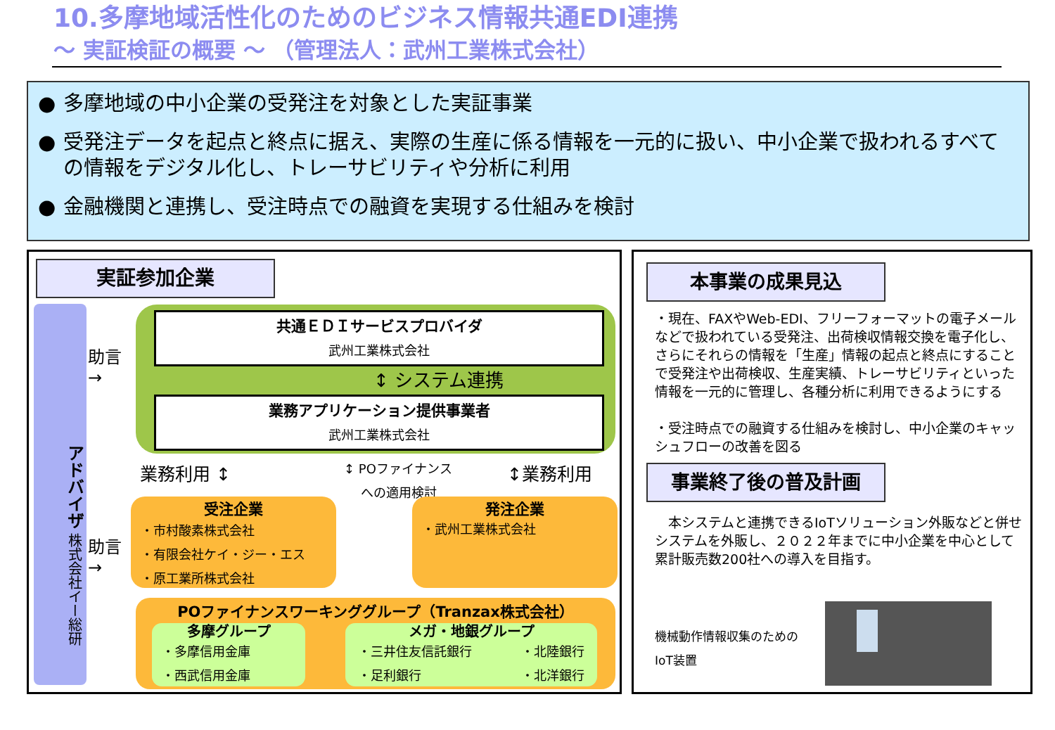10.多摩地域活性化のためのビジネス情報共通EDI連携
～ 実証検証の概要 ～ （管理法人：武州工業株式会社）
● 多摩地域の中小企業の受発注を対象とした実証事業
● 受発注データを起点と終点に据え、実際の生産に係る情報を一元的に扱い、中小企業で扱われるすべての情報をデジタル化し、トレーサビリティや分析に利用
● 金融機関と連携し、受注時点での融資を実現する仕組みを検討
実証参加企業
アドバイザ 株式会社イー総研
助言
→
助言
→
共通ＥＤＩサービスプロバイダ
武州工業株式会社
↕ システム連携
業務アプリケーション提供事業者
武州工業株式会社
業務利用 ↕
↕ POファイナンス
　 への適用検討
↕業務利用
受注企業
・市村酸素株式会社
・有限会社ケイ・ジー・エス
・原工業所株式会社
発注企業
・武州工業株式会社
POファイナンスワーキンググループ（Tranzax株式会社）
多摩グループ
・多摩信用金庫
・西武信用金庫
メガ・地銀グループ
・三井住友信託銀行
・足利銀行
・北陸銀行
・北洋銀行
本事業の成果見込
・現在、FAXやWeb-EDI、フリーフォーマットの電子メールなどで扱われている受発注、出荷検収情報交換を電子化し、さらにそれらの情報を「生産」情報の起点と終点にすることで受発注や出荷検収、生産実績、トレーサビリティといった情報を一元的に管理し、各種分析に利用できるようにする
・受注時点での融資する仕組みを検討し、中小企業のキャッシュフローの改善を図る
事業終了後の普及計画
　本システムと連携できるIoTソリューション外販などと併せシステムを外販し、２０２２年までに中小企業を中心として累計販売数200社への導入を目指す。
機械動作情報収集のための
IoT装置